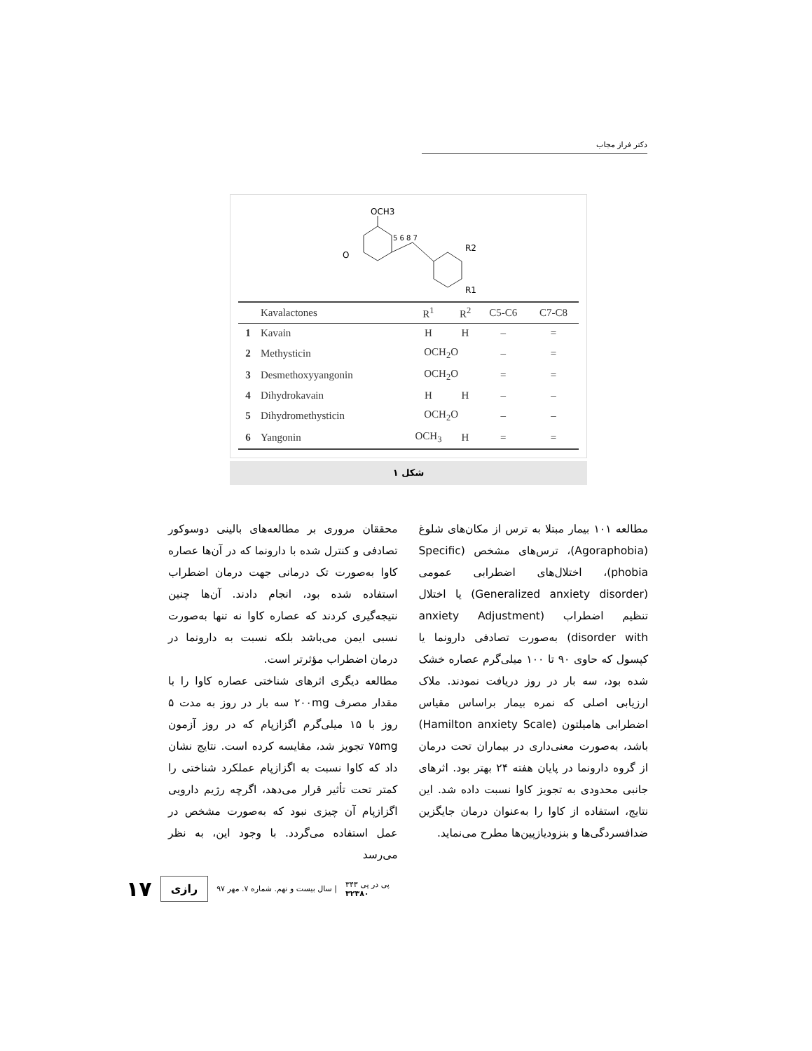دکتر فراز مجاب
OCH3
O
R2
R1
5 6 8 7
| | Kavalactones | R<sup>1</sup> | R<sup>2</sup> | C5-C6 | C7-C8 |
| --- | --- | --- | --- | --- | --- |
| 1 | Kavain | H | H | – | = |
| 2 | Methysticin | OCH<sub>2</sub>O | | – | = |
| 3 | Desmethoxyyangonin | OCH<sub>2</sub>O | | = | = |
| 4 | Dihydrokavain | H | H | – | – |
| 5 | Dihydromethysticin | OCH<sub>2</sub>O | | – | – |
| 6 | Yangonin | OCH<sub>3</sub> | H | = | = |
شکل ۱
مطالعه ۱۰۱ بیمار مبتلا به ترس از مکان‌های شلوغ (Agoraphobia)، ترس‌های مشخص (Specific phobia)، اختلال‌های اضطرابی عمومی (Generalized anxiety disorder) یا اختلال تنظیم اضطراب (anxiety Adjustment disorder with) به‌صورت تصادفی دارونما یا کپسول که حاوی ۹۰ تا ۱۰۰ میلی‌گرم عصاره خشک شده بود، سه بار در روز دریافت نمودند. ملاک ارزیابی اصلی که نمره بیمار براساس مقیاس اضطرابی هامیلتون (Hamilton anxiety Scale) باشد، به‌صورت معنی‌داری در بیماران تحت درمان از گروه دارونما در پایان هفته ۲۴ بهتر بود. اثرهای جانبی محدودی به تجویز کاوا نسبت داده شد. این نتایج، استفاده از کاوا را به‌عنوان درمان جایگزین ضدافسردگی‌ها و بنزودیازپین‌ها مطرح می‌نماید.
محققان مروری بر مطالعه‌های بالینی دوسوکور تصادفی و کنترل شده با دارونما که در آن‌ها عصاره کاوا به‌صورت تک درمانی جهت درمان اضطراب استفاده شده بود، انجام دادند. آن‌ها چنین نتیجه‌گیری کردند که عصاره کاوا نه تنها به‌صورت نسبی ایمن می‌باشد بلکه نسبت به دارونما در درمان اضطراب مؤثرتر است.
مطالعه دیگری اثرهای شناختی عصاره کاوا را با مقدار مصرف ۲۰۰mg سه بار در روز به مدت ۵ روز با ۱۵ میلی‌گرم اگزازپام که در روز آزمون ۷۵mg تجویز شد، مقایسه کرده است. نتایج نشان داد که کاوا نسبت به اگزازپام عملکرد شناختی را کمتر تحت تأثیر قرار می‌دهد، اگرچه رژیم دارویی اگزازپام آن چیزی نبود که به‌صورت مشخص در عمل استفاده می‌گردد. با وجود این، به نظر می‌رسد
۱۷ رازی سال بیست و نهم. شماره ۷. مهر ۹۷ | پی در پی ۳۴۳
۳۲۳۸۰